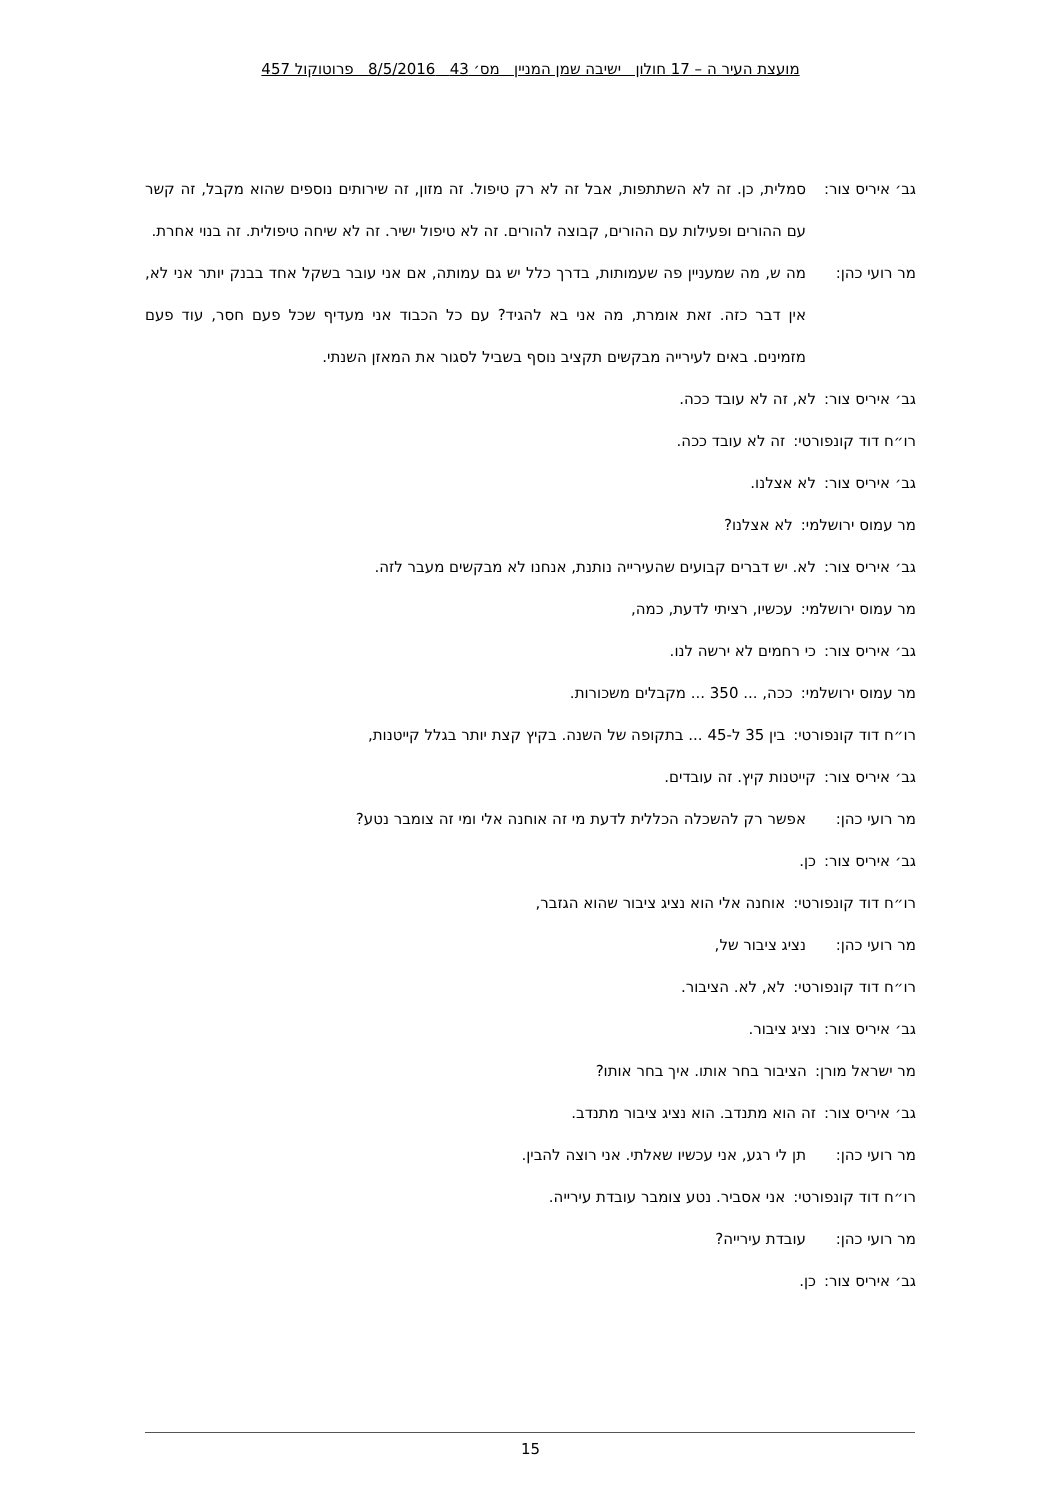מועצת העיר ה – 17 חולון ישיבה שמן המניין מס׳ 43 8/5/2016 פרוטוקול 457
גב׳ איריס צור: סמלית, כן. זה לא השתתפות, אבל זה לא רק טיפול. זה מזון, זה שירותים נוספים שהוא מקבל, זה קשר עם ההורים ופעילות עם ההורים, קבוצה להורים. זה לא טיפול ישיר. זה לא שיחה טיפולית. זה בנוי אחרת.
מר רועי כהן: מה ש, מה שמעניין פה שעמותות, בדרך כלל יש גם עמותה, אם אני עובר בשקל אחד בבנק יותר אני לא, אין דבר כזה. זאת אומרת, מה אני בא להגיד? עם כל הכבוד אני מעדיף שכל פעם חסר, עוד פעם מזמינים. באים לעירייה מבקשים תקציב נוסף בשביל לסגור את המאזן השנתי.
גב׳ איריס צור: לא, זה לא עובד ככה.
רו״ח דוד קונפורטי: זה לא עובד ככה.
גב׳ איריס צור: לא אצלנו.
מר עמוס ירושלמי: לא אצלנו?
גב׳ איריס צור: לא. יש דברים קבועים שהעירייה נותנת, אנחנו לא מבקשים מעבר לזה.
מר עמוס ירושלמי: עכשיו, רציתי לדעת, כמה,
גב׳ איריס צור: כי רחמים לא ירשה לנו.
מר עמוס ירושלמי: ככה, ... 350 ... מקבלים משכורות.
רו״ח דוד קונפורטי: בין 35 ל-45 ... בתקופה של השנה. בקיץ קצת יותר בגלל קייטנות,
גב׳ איריס צור: קייטנות קיץ. זה עובדים.
מר רועי כהן: אפשר רק להשכלה הכללית לדעת מי זה אוחנה אלי ומי זה צומבר נטע?
גב׳ איריס צור: כן.
רו״ח דוד קונפורטי: אוחנה אלי הוא נציג ציבור שהוא הגזבר,
מר רועי כהן: נציג ציבור של,
רו״ח דוד קונפורטי: לא, לא. הציבור.
גב׳ איריס צור: נציג ציבור.
מר ישראל מורן: הציבור בחר אותו. איך בחר אותו?
גב׳ איריס צור: זה הוא מתנדב. הוא נציג ציבור מתנדב.
מר רועי כהן: תן לי רגע, אני עכשיו שאלתי. אני רוצה להבין.
רו״ח דוד קונפורטי: אני אסביר. נטע צומבר עובדת עירייה.
מר רועי כהן: עובדת עירייה?
גב׳ איריס צור: כן.
15